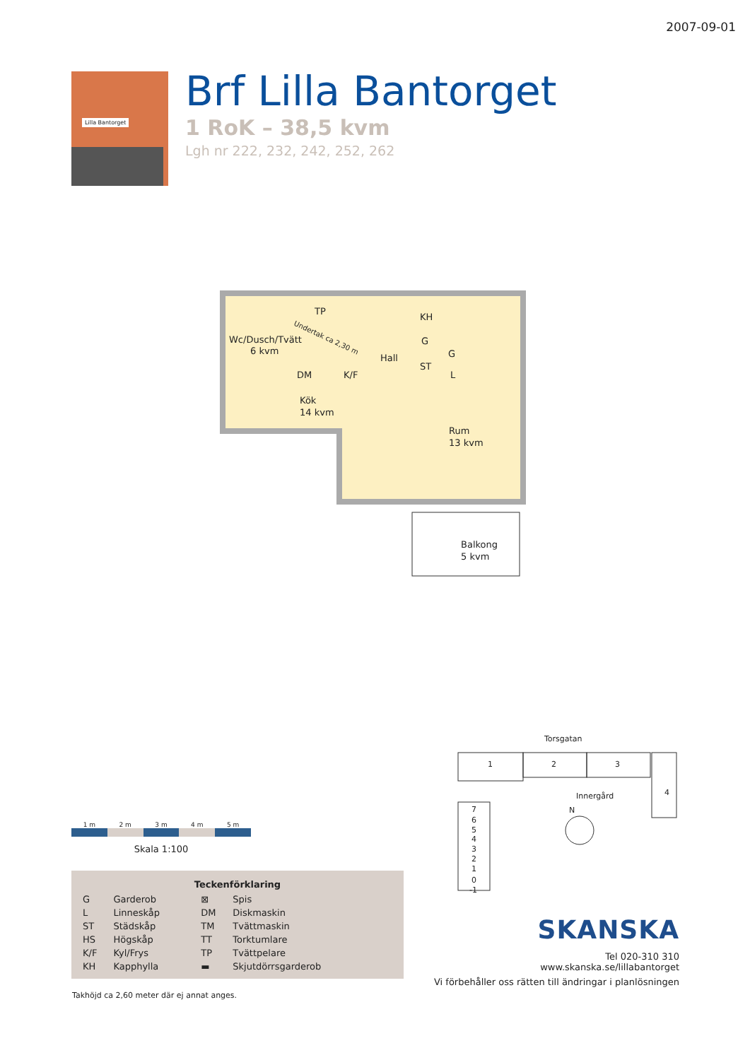2007-09-01
Lilla Bantorget
Brf Lilla Bantorget
1 RoK – 38,5 kvm
Lgh nr 222, 232, 242, 252, 262
Wc/Dusch/Tvätt
6 kvm
Hall
KH
G
ST
G
L
DM
K/F
Kök
14 kvm
Rum
13 kvm
Balkong
5 kvm
TP
Undertak ca 2,30 m
Torsgatan
1
2
3
4
Innergård
N
7
6
5
4
3
2
1
0
-1
1 m 2 m 3 m 4 m 5 m
Skala 1:100
| Teckenförklaring | | | |
| --- | --- | --- | --- |
| G | Garderob | ⊠ | Spis |
| L | Linneskåp | DM | Diskmaskin |
| ST | Städskåp | TM | Tvättmaskin |
| HS | Högskåp | TT | Torktumlare |
| K/F | Kyl/Frys | TP | Tvättpelare |
| KH | Kapphylla | ▬ | Skjutdörrsgarderob |
Takhöjd ca 2,60 meter där ej annat anges.
SKANSKA
Tel 020-310 310
www.skanska.se/lillabantorget
Vi förbehåller oss rätten till ändringar i planlösningen